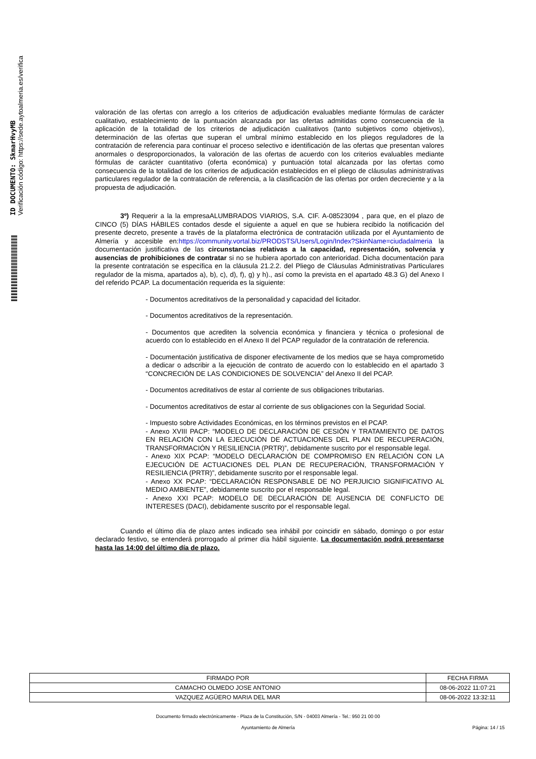ID DOCUMENTO: SkmarHvyMB
Verificación código: https://sede.aytoalmeria.es/verifica
valoración de las ofertas con arreglo a los criterios de adjudicación evaluables mediante fórmulas de carácter cualitativo, establecimiento de la puntuación alcanzada por las ofertas admitidas como consecuencia de la aplicación de la totalidad de los criterios de adjudicación cualitativos (tanto subjetivos como objetivos), determinación de las ofertas que superan el umbral mínimo establecido en los pliegos reguladores de la contratación de referencia para continuar el proceso selectivo e identificación de las ofertas que presentan valores anormales o desproporcionados, la valoración de las ofertas de acuerdo con los criterios evaluables mediante fórmulas de carácter cuantitativo (oferta económica) y puntuación total alcanzada por las ofertas como consecuencia de la totalidad de los criterios de adjudicación establecidos en el pliego de cláusulas administrativas particulares regulador de la contratación de referencia, a la clasificación de las ofertas por orden decreciente y a la propuesta de adjudicación.
3º) Requerir a la la empresaALUMBRADOS VIARIOS, S.A. CIF. A-08523094 , para que, en el plazo de CINCO (5) DÍAS HÁBILES contados desde el siguiente a aquel en que se hubiera recibido la notificación del presente decreto, presente a través de la plataforma electrónica de contratación utilizada por el Ayuntamiento de Almería y accesible en:https://community.vortal.biz/PRODSTS/Users/Login/Index?SkinName=ciudadalmeria la documentación justificativa de las circunstancias relativas a la capacidad, representación, solvencia y ausencias de prohibiciones de contratar si no se hubiera aportado con anterioridad. Dicha documentación para la presente contratación se específica en la cláusula 21.2.2. del Pliego de Cláusulas Administrativas Particulares regulador de la misma, apartados a), b), c), d), f), g) y h)., así como la prevista en el apartado 48.3 G) del Anexo I del referido PCAP. La documentación requerida es la siguiente:
- Documentos acreditativos de la personalidad y capacidad del licitador.
- Documentos acreditativos de la representación.
- Documentos que acrediten la solvencia económica y financiera y técnica o profesional de acuerdo con lo establecido en el Anexo II del PCAP regulador de la contratación de referencia.
- Documentación justificativa de disponer efectivamente de los medios que se haya comprometido a dedicar o adscribir a la ejecución de contrato de acuerdo con lo establecido en el apartado 3 “CONCRECIÓN DE LAS CONDICIONES DE SOLVENCIA” del Anexo II del PCAP.
- Documentos acreditativos de estar al corriente de sus obligaciones tributarias.
- Documentos acreditativos de estar al corriente de sus obligaciones con la Seguridad Social.
- Impuesto sobre Actividades Económicas, en los términos previstos en el PCAP.
- Anexo XVIII PACP: “MODELO DE DECLARACIÓN DE CESIÓN Y TRATAMIENTO DE DATOS EN RELACIÓN CON LA EJECUCIÓN DE ACTUACIONES DEL PLAN DE RECUPERACIÓN, TRANSFORMACIÓN Y RESILIENCIA (PRTR)”, debidamente suscrito por el responsable legal.
- Anexo XIX PCAP: “MODELO DECLARACIÓN DE COMPROMISO EN RELACIÓN CON LA EJECUCIÓN DE ACTUACIONES DEL PLAN DE RECUPERACIÓN, TRANSFORMACIÓN Y RESILIENCIA (PRTR)”, debidamente suscrito por el responsable legal.
- Anexo XX PCAP: “DECLARACIÓN RESPONSABLE DE NO PERJUICIO SIGNIFICATIVO AL MEDIO AMBIENTE”, debidamente suscrito por el responsable legal.
- Anexo XXI PCAP: MODELO DE DECLARACIÓN DE AUSENCIA DE CONFLICTO DE INTERESES (DACI), debidamente suscrito por el responsable legal.
Cuando el último día de plazo antes indicado sea inhábil por coincidir en sábado, domingo o por estar declarado festivo, se entenderá prorrogado al primer día hábil siguiente. La documentación podrá presentarse hasta las 14:00 del último día de plazo.
| FIRMADO POR | FECHA FIRMA |
| CAMACHO OLMEDO JOSE ANTONIO | 08-06-2022 11:07:21 |
| VAZQUEZ AGÜERO MARIA DEL MAR | 08-06-2022 13:32:11 |
Documento firmado electrónicamente - Plaza de la Constitución, S/N - 04003 Almería - Tel.: 950 21 00 00
Ayuntamiento de Almería Página: 14 / 15